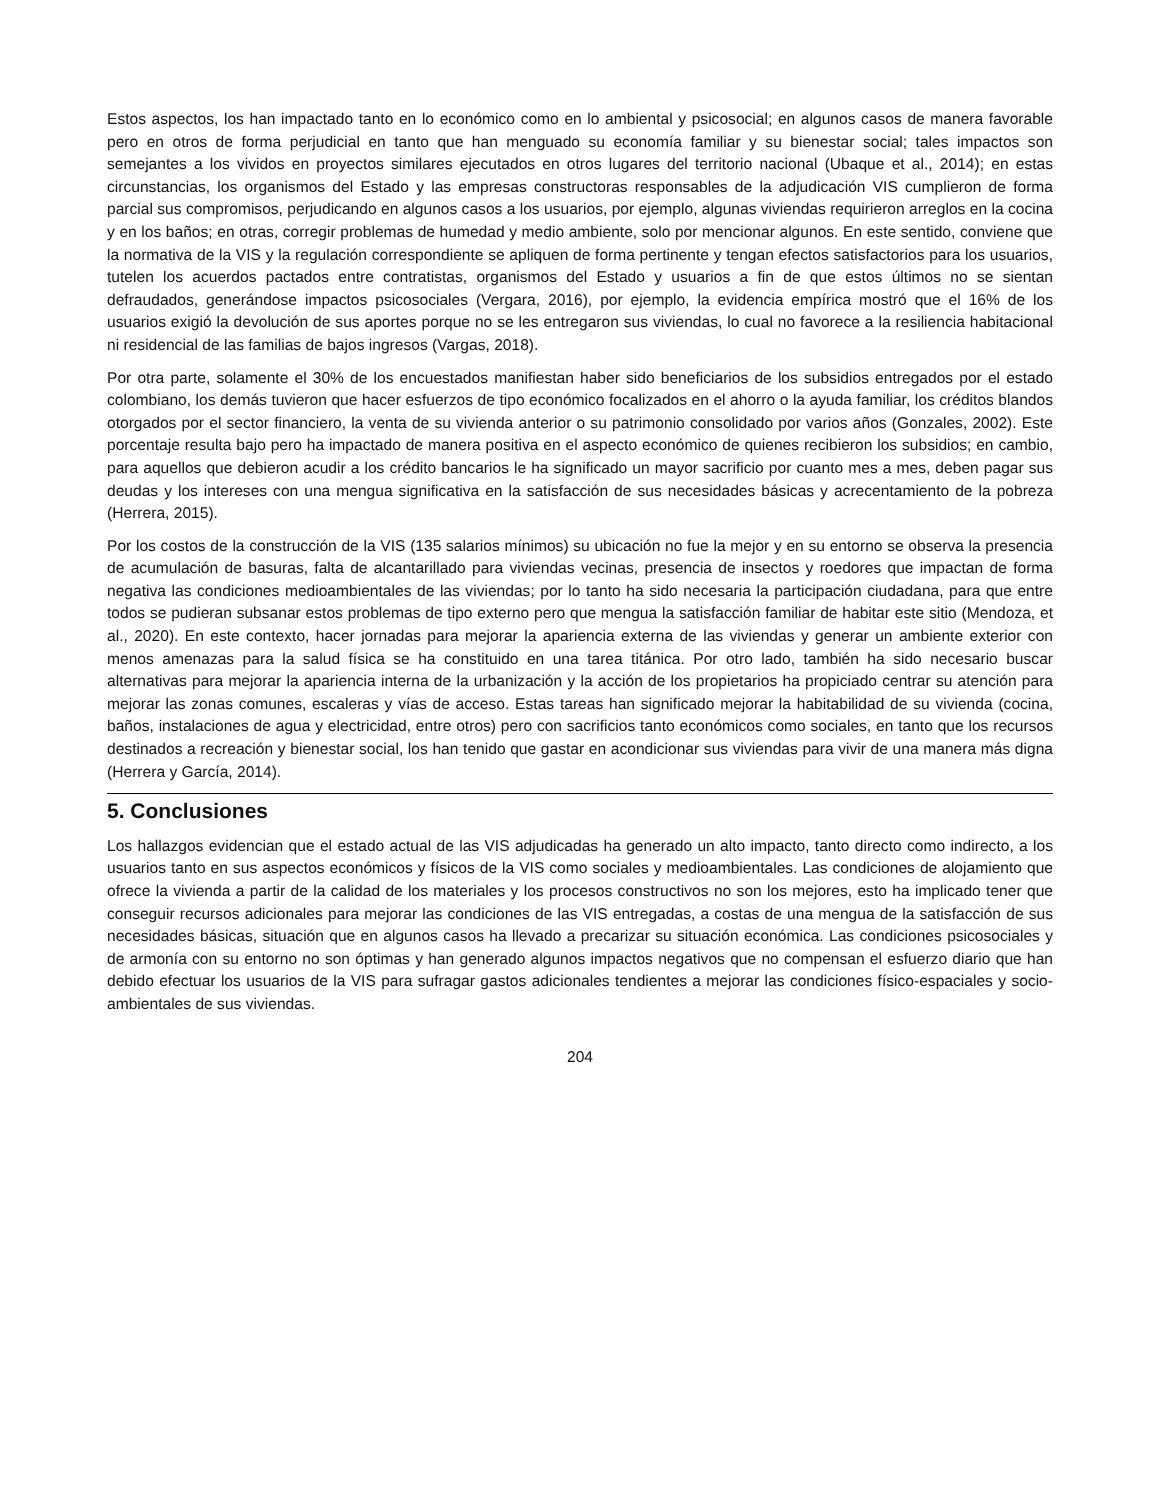Estos aspectos, los han impactado tanto en lo económico como en lo ambiental y psicosocial; en algunos casos de manera favorable pero en otros de forma perjudicial en tanto que han menguado su economía familiar y su bienestar social; tales impactos son semejantes a los vividos en proyectos similares ejecutados en otros lugares del territorio nacional (Ubaque et al., 2014); en estas circunstancias, los organismos del Estado y las empresas constructoras responsables de la adjudicación VIS cumplieron de forma parcial sus compromisos, perjudicando en algunos casos a los usuarios, por ejemplo, algunas viviendas requirieron arreglos en la cocina y en los baños; en otras, corregir problemas de humedad y medio ambiente, solo por mencionar algunos. En este sentido, conviene que la normativa de la VIS y la regulación correspondiente se apliquen de forma pertinente y tengan efectos satisfactorios para los usuarios, tutelen los acuerdos pactados entre contratistas, organismos del Estado y usuarios a fin de que estos últimos no se sientan defraudados, generándose impactos psicosociales (Vergara, 2016), por ejemplo, la evidencia empírica mostró que el 16% de los usuarios exigió la devolución de sus aportes porque no se les entregaron sus viviendas, lo cual no favorece a la resiliencia habitacional ni residencial de las familias de bajos ingresos (Vargas, 2018).
Por otra parte, solamente el 30% de los encuestados manifiestan haber sido beneficiarios de los subsidios entregados por el estado colombiano, los demás tuvieron que hacer esfuerzos de tipo económico focalizados en el ahorro o la ayuda familiar, los créditos blandos otorgados por el sector financiero, la venta de su vivienda anterior o su patrimonio consolidado por varios años (Gonzales, 2002). Este porcentaje resulta bajo pero ha impactado de manera positiva en el aspecto económico de quienes recibieron los subsidios; en cambio, para aquellos que debieron acudir a los crédito bancarios le ha significado un mayor sacrificio por cuanto mes a mes, deben pagar sus deudas y los intereses con una mengua significativa en la satisfacción de sus necesidades básicas y acrecentamiento de la pobreza (Herrera, 2015).
Por los costos de la construcción de la VIS (135 salarios mínimos) su ubicación no fue la mejor y en su entorno se observa la presencia de acumulación de basuras, falta de alcantarillado para viviendas vecinas, presencia de insectos y roedores que impactan de forma negativa las condiciones medioambientales de las viviendas; por lo tanto ha sido necesaria la participación ciudadana, para que entre todos se pudieran subsanar estos problemas de tipo externo pero que mengua la satisfacción familiar de habitar este sitio (Mendoza, et al., 2020). En este contexto, hacer jornadas para mejorar la apariencia externa de las viviendas y generar un ambiente exterior con menos amenazas para la salud física se ha constituido en una tarea titánica. Por otro lado, también ha sido necesario buscar alternativas para mejorar la apariencia interna de la urbanización y la acción de los propietarios ha propiciado centrar su atención para mejorar las zonas comunes, escaleras y vías de acceso. Estas tareas han significado mejorar la habitabilidad de su vivienda (cocina, baños, instalaciones de agua y electricidad, entre otros) pero con sacrificios tanto económicos como sociales, en tanto que los recursos destinados a recreación y bienestar social, los han tenido que gastar en acondicionar sus viviendas para vivir de una manera más digna (Herrera y García, 2014).
5. Conclusiones
Los hallazgos evidencian que el estado actual de las VIS adjudicadas ha generado un alto impacto, tanto directo como indirecto, a los usuarios tanto en sus aspectos económicos y físicos de la VIS como sociales y medioambientales. Las condiciones de alojamiento que ofrece la vivienda a partir de la calidad de los materiales y los procesos constructivos no son los mejores, esto ha implicado tener que conseguir recursos adicionales para mejorar las condiciones de las VIS entregadas, a costas de una mengua de la satisfacción de sus necesidades básicas, situación que en algunos casos ha llevado a precarizar su situación económica. Las condiciones psicosociales y de armonía con su entorno no son óptimas y han generado algunos impactos negativos que no compensan el esfuerzo diario que han debido efectuar los usuarios de la VIS para sufragar gastos adicionales tendientes a mejorar las condiciones físico-espaciales y socio-ambientales de sus viviendas.
204